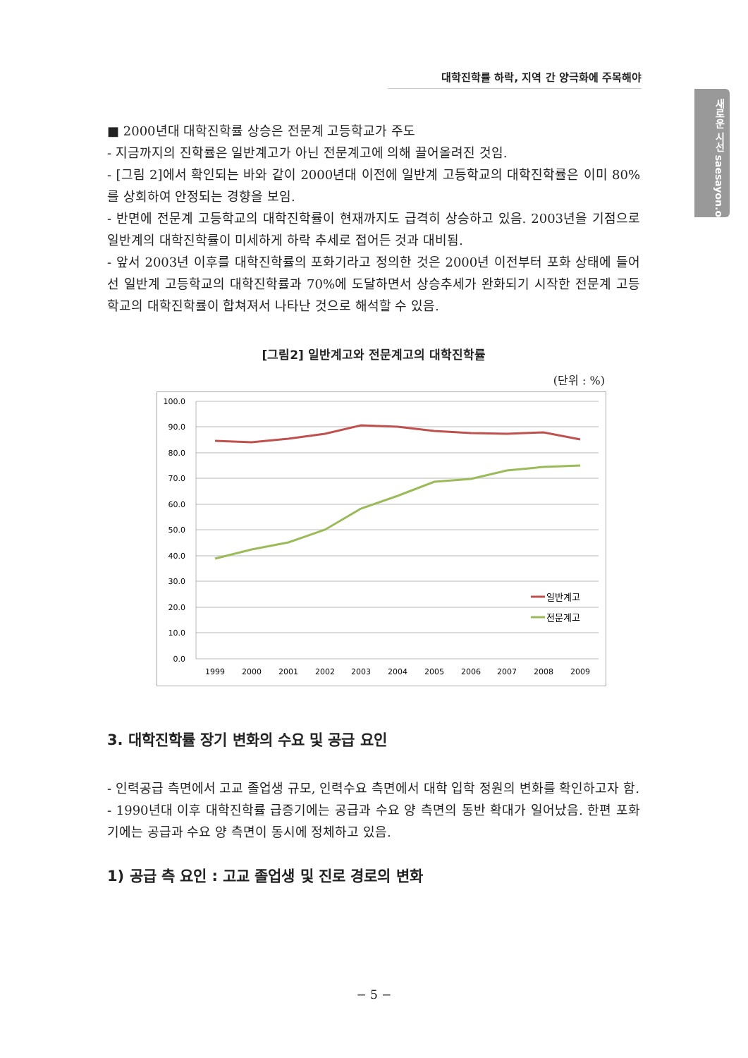대학진학률 하락, 지역 간 양극화에 주목해야
새로운 시선 saesayon.org
■ 2000년대 대학진학률 상승은 전문계 고등학교가 주도
- 지금까지의 진학률은 일반계고가 아닌 전문계고에 의해 끌어올려진 것임.
- [그림 2]에서 확인되는 바와 같이 2000년대 이전에 일반계 고등학교의 대학진학률은 이미 80%를 상회하여 안정되는 경향을 보임.
- 반면에 전문계 고등학교의 대학진학률이 현재까지도 급격히 상승하고 있음. 2003년을 기점으로 일반계의 대학진학률이 미세하게 하락 추세로 접어든 것과 대비됨.
- 앞서 2003년 이후를 대학진학률의 포화기라고 정의한 것은 2000년 이전부터 포화 상태에 들어선 일반계 고등학교의 대학진학률과 70%에 도달하면서 상승추세가 완화되기 시작한 전문계 고등학교의 대학진학률이 합쳐져서 나타난 것으로 해석할 수 있음.
[그림2] 일반계고와 전문계고의 대학진학률
(단위 : %)
100.0
90.0
80.0
70.0
60.0
50.0
40.0
30.0
20.0
10.0
0.0
1999
2000
2001
2002
2003
2004
2005
2006
2007
2008
2009
일반계고
전문계고
3. 대학진학률 장기 변화의 수요 및 공급 요인
- 인력공급 측면에서 고교 졸업생 규모, 인력수요 측면에서 대학 입학 정원의 변화를 확인하고자 함.
- 1990년대 이후 대학진학률 급증기에는 공급과 수요 양 측면의 동반 확대가 일어났음. 한편 포화기에는 공급과 수요 양 측면이 동시에 정체하고 있음.
1) 공급 측 요인 : 고교 졸업생 및 진로 경로의 변화
− 5 −